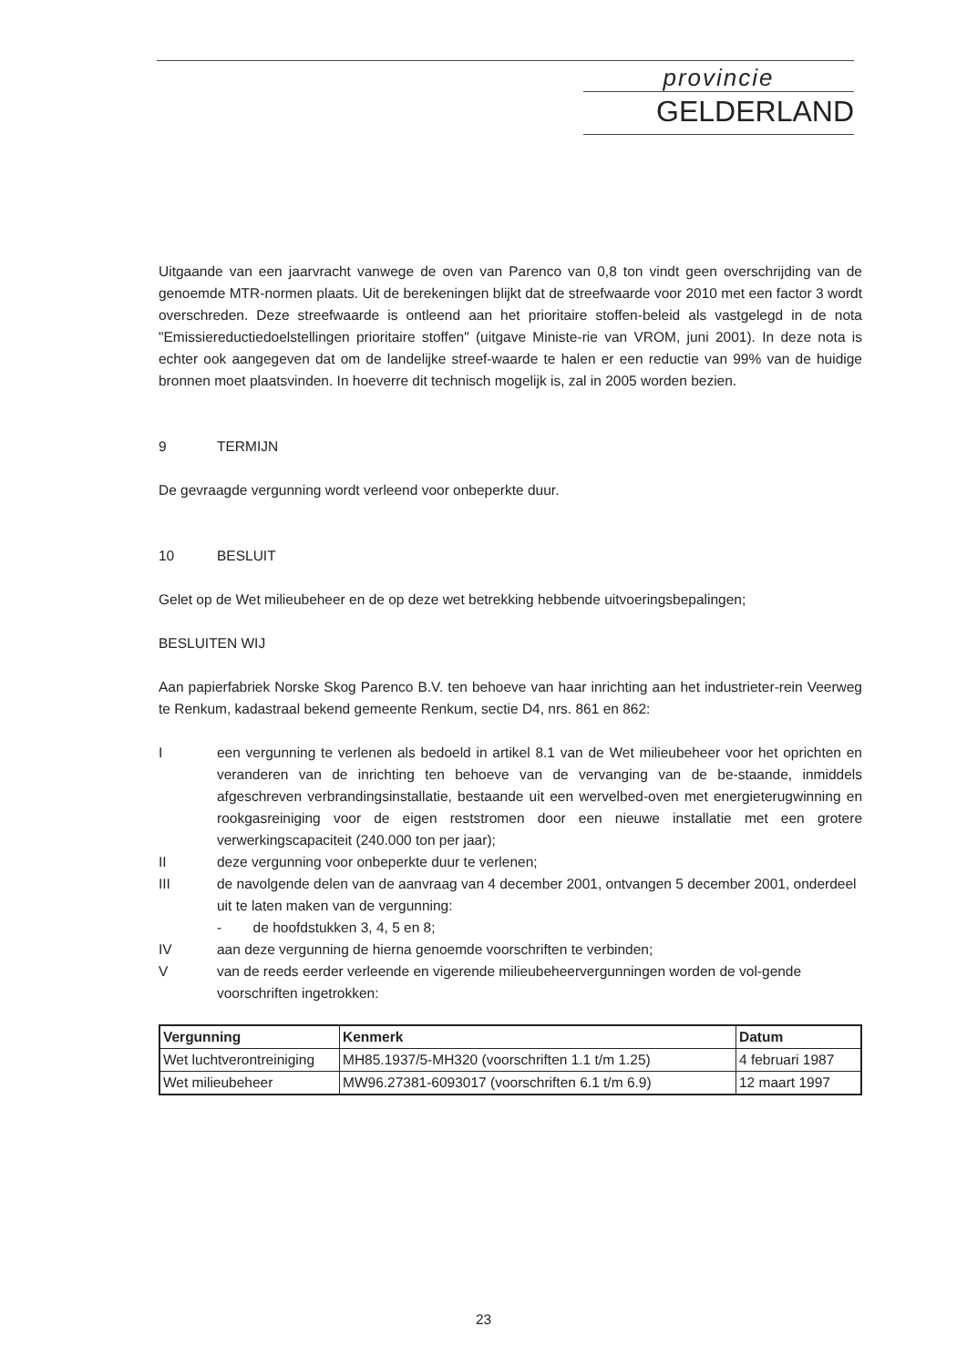provincie
GELDERLAND
Uitgaande van een jaarvracht vanwege de oven van Parenco van 0,8 ton vindt geen overschrijding van de genoemde MTR-normen plaats. Uit de berekeningen blijkt dat de streefwaarde voor 2010 met een factor 3 wordt overschreden. Deze streefwaarde is ontleend aan het prioritaire stoffen-beleid als vastgelegd in de nota "Emissiereductiedoelstellingen prioritaire stoffen" (uitgave Ministe-rie van VROM, juni 2001). In deze nota is echter ook aangegeven dat om de landelijke streef-waarde te halen er een reductie van 99% van de huidige bronnen moet plaatsvinden. In hoeverre dit technisch mogelijk is, zal in 2005 worden bezien.
9 TERMIJN
De gevraagde vergunning wordt verleend voor onbeperkte duur.
10 BESLUIT
Gelet op de Wet milieubeheer en de op deze wet betrekking hebbende uitvoeringsbepalingen;
BESLUITEN WIJ
Aan papierfabriek Norske Skog Parenco B.V. ten behoeve van haar inrichting aan het industrieter-rein Veerweg te Renkum, kadastraal bekend gemeente Renkum, sectie D4, nrs. 861 en 862:
I een vergunning te verlenen als bedoeld in artikel 8.1 van de Wet milieubeheer voor het oprichten en veranderen van de inrichting ten behoeve van de vervanging van de be-staande, inmiddels afgeschreven verbrandingsinstallatie, bestaande uit een wervelbed-oven met energieterugwinning en rookgasreiniging voor de eigen reststromen door een nieuwe installatie met een grotere verwerkingscapaciteit (240.000 ton per jaar);
II deze vergunning voor onbeperkte duur te verlenen;
III de navolgende delen van de aanvraag van 4 december 2001, ontvangen 5 december 2001, onderdeel uit te laten maken van de vergunning:
- de hoofdstukken 3, 4, 5 en 8;
IV aan deze vergunning de hierna genoemde voorschriften te verbinden;
V van de reeds eerder verleende en vigerende milieubeheervergunningen worden de vol-gende voorschriften ingetrokken:
| Vergunning | Kenmerk | Datum |
| --- | --- | --- |
| Wet luchtverontreiniging | MH85.1937/5-MH320 (voorschriften 1.1 t/m 1.25) | 4 februari 1987 |
| Wet milieubeheer | MW96.27381-6093017 (voorschriften 6.1 t/m 6.9) | 12 maart 1997 |
23